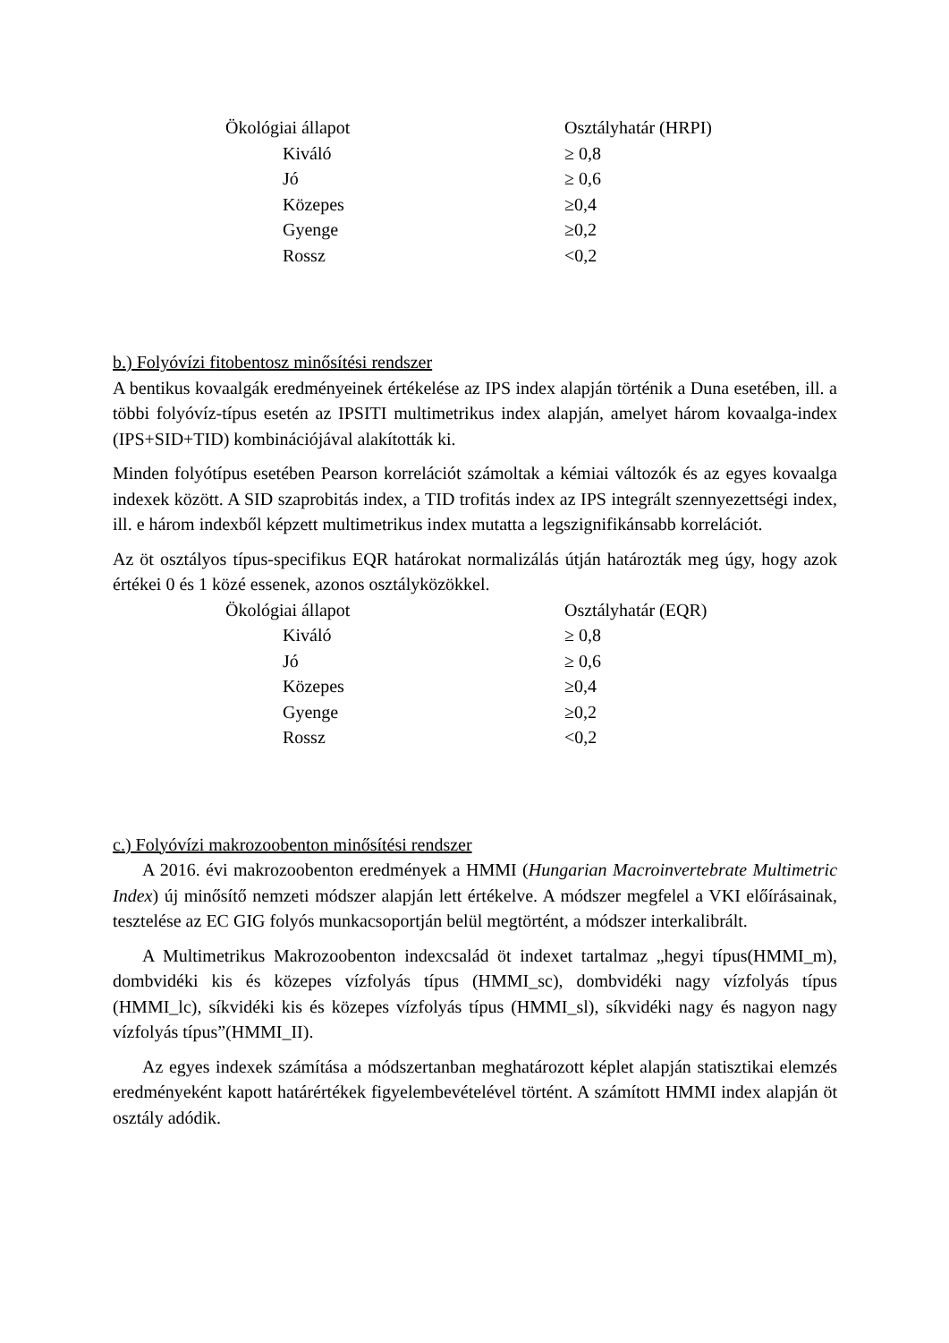| Ökológiai állapot | Osztályhatár (HRPI) |
| --- | --- |
| Kiváló | ≥ 0,8 |
| Jó | ≥ 0,6 |
| Közepes | ≥0,4 |
| Gyenge | ≥0,2 |
| Rossz | <0,2 |
b.) Folyóvízi fitobentosz minősítési rendszer
A bentikus kovaalgák eredményeinek értékelése az IPS index alapján történik a Duna esetében, ill. a többi folyóvíz-típus esetén az IPSITI multimetrikus index alapján, amelyet három kovaalga-index (IPS+SID+TID) kombinációjával alakították ki.
Minden folyótípus esetében Pearson korrelációt számoltak a kémiai változók és az egyes kovaalga indexek között. A SID szaprobitás index, a TID trofitás index az IPS integrált szennyezettségi index, ill. e három indexből képzett multimetrikus index mutatta a legszignifikánsabb korrelációt.
Az öt osztályos típus-specifikus EQR határokat normalizálás útján határozták meg úgy, hogy azok értékei 0 és 1 közé essenek, azonos osztályközökkel.
| Ökológiai állapot | Osztályhatár (EQR) |
| --- | --- |
| Kiváló | ≥ 0,8 |
| Jó | ≥ 0,6 |
| Közepes | ≥0,4 |
| Gyenge | ≥0,2 |
| Rossz | <0,2 |
c.) Folyóvízi makrozoobenton minősítési rendszer
A 2016. évi makrozoobenton eredmények a HMMI (Hungarian Macroinvertebrate Multimetric Index) új minősítő nemzeti módszer alapján lett értékelve. A módszer megfelel a VKI előírásainak, tesztelése az EC GIG folyós munkacsoportján belül megtörtént, a módszer interkalibrált.
A Multimetrikus Makrozoobenton indexcsalád öt indexet tartalmaz „hegyi típus(HMMI_m), dombvidéki kis és közepes vízfolyás típus (HMMI_sc), dombvidéki nagy vízfolyás típus (HMMI_lc), síkvidéki kis és közepes vízfolyás típus (HMMI_sl), síkvidéki nagy és nagyon nagy vízfolyás típus”(HMMI_II).
Az egyes indexek számítása a módszertanban meghatározott képlet alapján statisztikai elemzés eredményeként kapott határértékek figyelembevételével történt. A számított HMMI index alapján öt osztály adódik.